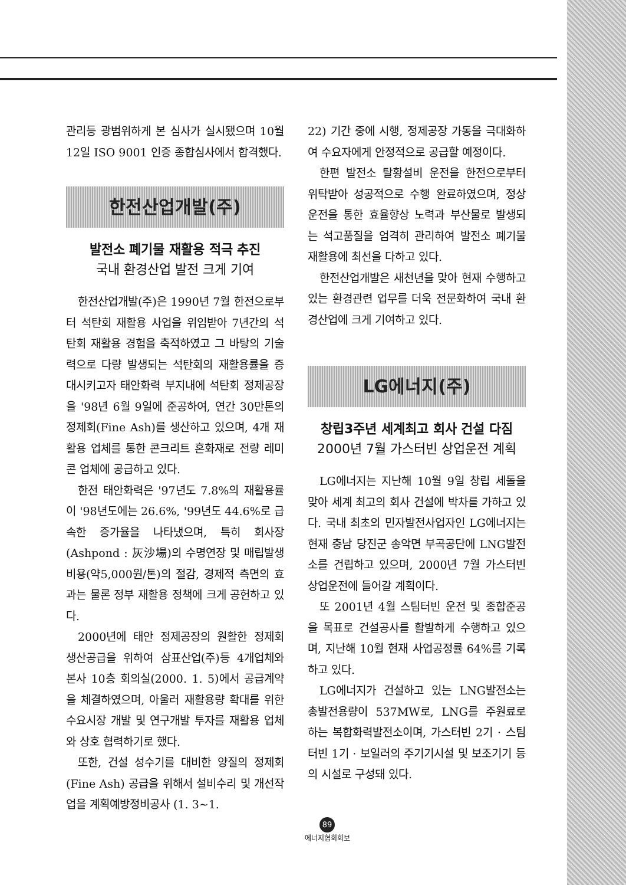관리등 광범위하게 본 심사가 실시됐으며 10월 12일 ISO 9001 인증 종합심사에서 합격했다.
한전산업개발(주)
발전소 폐기물 재활용 적극 추진
국내 환경산업 발전 크게 기여
한전산업개발(주)은 1990년 7월 한전으로부터 석탄회 재활용 사업을 위임받아 7년간의 석탄회 재활용 경험을 축적하였고 그 바탕의 기술력으로 다량 발생되는 석탄회의 재활용률을 증대시키고자 태안화력 부지내에 석탄회 정제공장을 '98년 6월 9일에 준공하여, 연간 30만톤의 정제회(Fine Ash)를 생산하고 있으며, 4개 재활용 업체를 통한 콘크리트 혼화재로 전량 레미콘 업체에 공급하고 있다.
한전 태안화력은 '97년도 7.8%의 재활용률이 '98년도에는 26.6%, '99년도 44.6%로 급속한 증가율을 나타냈으며, 특히 회사장(Ashpond : 灰沙場)의 수명연장 및 매립발생 비용(약5,000원/톤)의 절감, 경제적 측면의 효과는 물론 정부 재활용 정책에 크게 공헌하고 있다.
2000년에 태안 정제공장의 원활한 정제회 생산공급을 위하여 삼표산업(주)등 4개업체와 본사 10층 회의실(2000. 1. 5)에서 공급계약을 체결하였으며, 아울러 재활용량 확대를 위한 수요시장 개발 및 연구개발 투자를 재활용 업체와 상호 협력하기로 했다.
또한, 건설 성수기를 대비한 양질의 정제회(Fine Ash) 공급을 위해서 설비수리 및 개선작업을 계획예방정비공사 (1. 3~1.
22) 기간 중에 시행, 정제공장 가동을 극대화하여 수요자에게 안정적으로 공급할 예정이다.
한편 발전소 탈황설비 운전을 한전으로부터 위탁받아 성공적으로 수행 완료하였으며, 정상운전을 통한 효율향상 노력과 부산물로 발생되는 석고품질을 엄격히 관리하여 발전소 폐기물 재활용에 최선을 다하고 있다.
한전산업개발은 새천년을 맞아 현재 수행하고 있는 환경관련 업무를 더욱 전문화하여 국내 환경산업에 크게 기여하고 있다.
LG에너지(주)
창립3주년 세계최고 회사 건설 다짐
2000년 7월 가스터빈 상업운전 계획
LG에너지는 지난해 10월 9일 창립 세돌을 맞아 세계 최고의 회사 건설에 박차를 가하고 있다. 국내 최초의 민자발전사업자인 LG에너지는 현재 충남 당진군 송악면 부곡공단에 LNG발전소를 건립하고 있으며, 2000년 7월 가스터빈 상업운전에 들어갈 계획이다.
또 2001년 4월 스팀터빈 운전 및 종합준공을 목표로 건설공사를 활발하게 수행하고 있으며, 지난해 10월 현재 사업공정률 64%를 기록하고 있다.
LG에너지가 건설하고 있는 LNG발전소는 총발전용량이 537MW로, LNG를 주원료로 하는 복합화력발전소이며, 가스터빈 2기 · 스팀터빈 1기 · 보일러의 주기기시설 및 보조기기 등의 시설로 구성돼 있다.
89
에너지협회회보